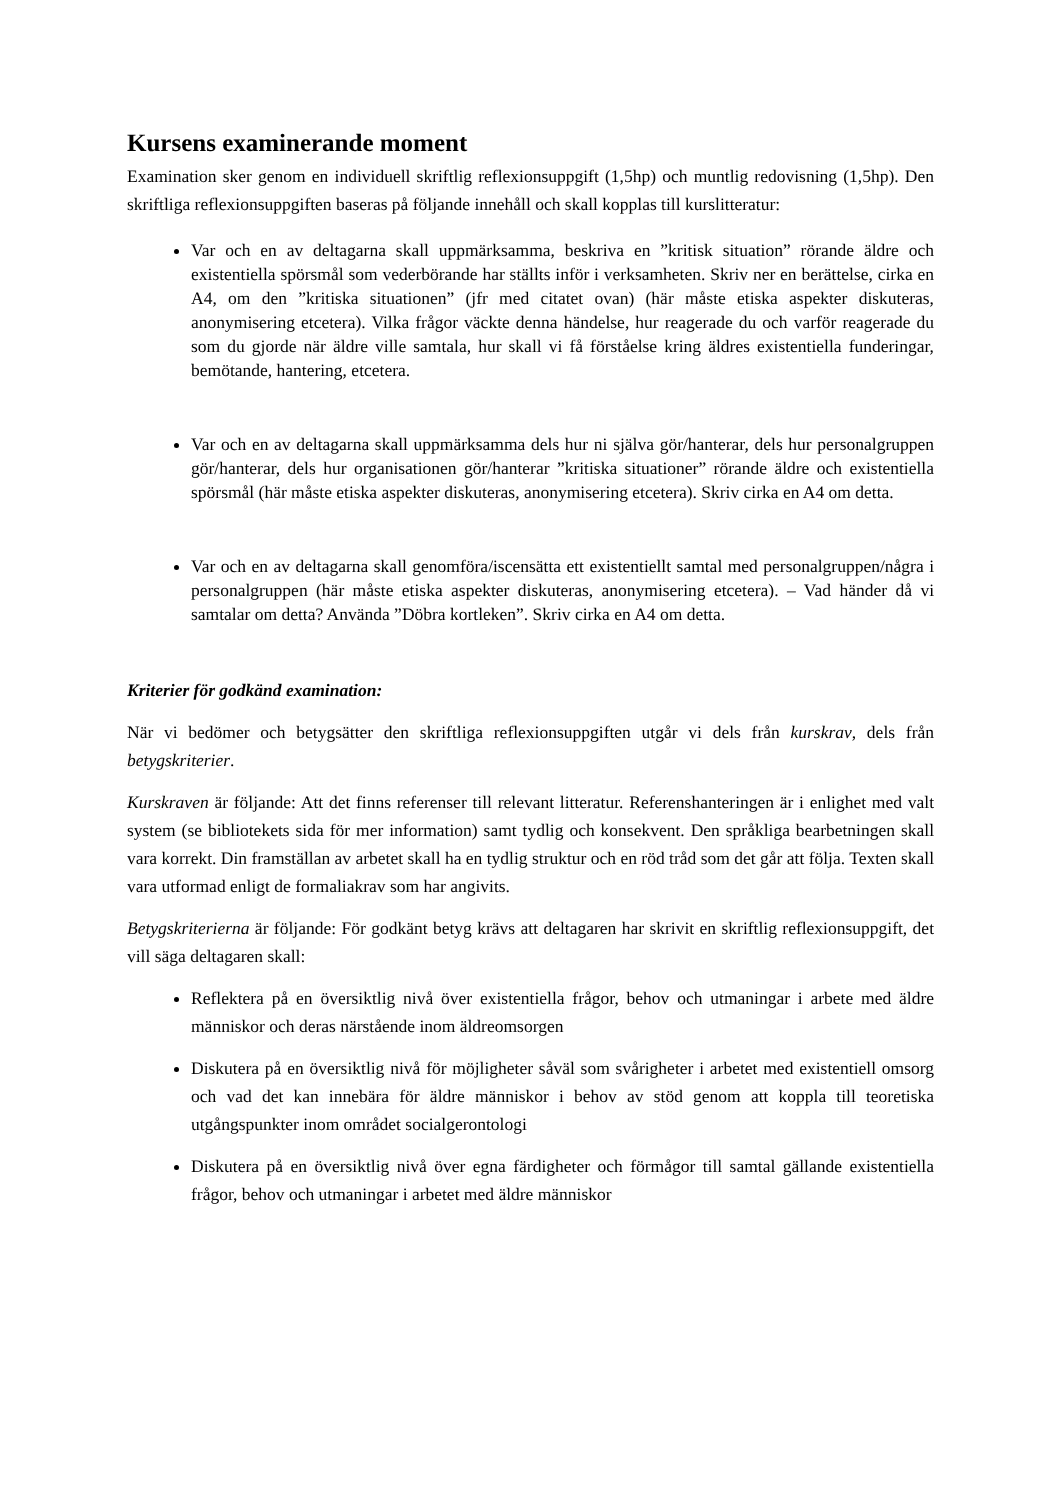Kursens examinerande moment
Examination sker genom en individuell skriftlig reflexionsuppgift (1,5hp) och muntlig redovisning (1,5hp). Den skriftliga reflexionsuppgiften baseras på följande innehåll och skall kopplas till kurslitteratur:
Var och en av deltagarna skall uppmärksamma, beskriva en ”kritisk situation” rörande äldre och existentiella spörsmål som vederbörande har ställts inför i verksamheten. Skriv ner en berättelse, cirka en A4, om den ”kritiska situationen” (jfr med citatet ovan) (här måste etiska aspekter diskuteras, anonymisering etcetera). Vilka frågor väckte denna händelse, hur reagerade du och varför reagerade du som du gjorde när äldre ville samtala, hur skall vi få förståelse kring äldres existentiella funderingar, bemötande, hantering, etcetera.
Var och en av deltagarna skall uppmärksamma dels hur ni själva gör/hanterar, dels hur personalgruppen gör/hanterar, dels hur organisationen gör/hanterar ”kritiska situationer” rörande äldre och existentiella spörsmål (här måste etiska aspekter diskuteras, anonymisering etcetera). Skriv cirka en A4 om detta.
Var och en av deltagarna skall genomföra/iscensätta ett existentiellt samtal med personalgruppen/några i personalgruppen (här måste etiska aspekter diskuteras, anonymisering etcetera). – Vad händer då vi samtalar om detta? Använda ”Döbra kortleken”. Skriv cirka en A4 om detta.
Kriterier för godkänd examination:
När vi bedömer och betygsätter den skriftliga reflexionsuppgiften utgår vi dels från kurskrav, dels från betygskriterier.
Kurskraven är följande: Att det finns referenser till relevant litteratur. Referenshanteringen är i enlighet med valt system (se bibliotekets sida för mer information) samt tydlig och konsekvent. Den språkliga bearbetningen skall vara korrekt. Din framställan av arbetet skall ha en tydlig struktur och en röd tråd som det går att följa. Texten skall vara utformad enligt de formaliakrav som har angivits.
Betygskriterierna är följande: För godkänt betyg krävs att deltagaren har skrivit en skriftlig reflexionsuppgift, det vill säga deltagaren skall:
Reflektera på en översiktlig nivå över existentiella frågor, behov och utmaningar i arbete med äldre människor och deras närstående inom äldreomsorgen
Diskutera på en översiktlig nivå för möjligheter såväl som svårigheter i arbetet med existentiell omsorg och vad det kan innebära för äldre människor i behov av stöd genom att koppla till teoretiska utgångspunkter inom området socialgerontologi
Diskutera på en översiktlig nivå över egna färdigheter och förmågor till samtal gällande existentiella frågor, behov och utmaningar i arbetet med äldre människor